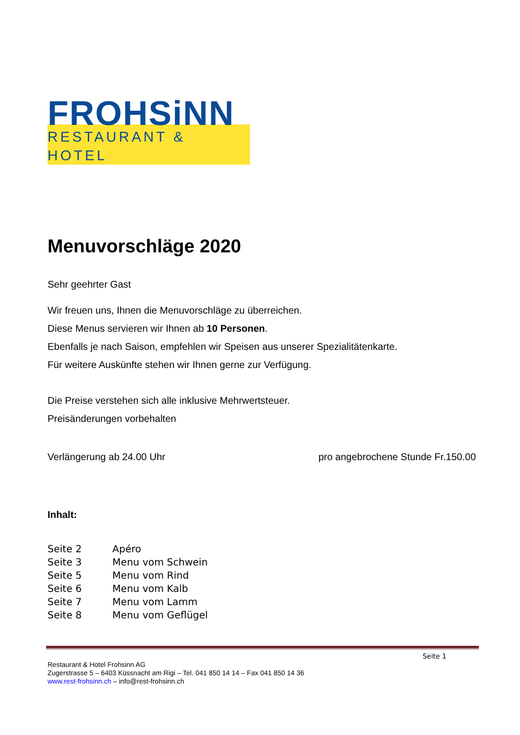FROHSiNN
RESTAURANT & HOTEL
Menuvorschläge 2020
Sehr geehrter Gast
Wir freuen uns, Ihnen die Menuvorschläge zu überreichen.
Diese Menus servieren wir Ihnen ab 10 Personen.
Ebenfalls je nach Saison, empfehlen wir Speisen aus unserer Spezialitätenkarte.
Für weitere Auskünfte stehen wir Ihnen gerne zur Verfügung.
Die Preise verstehen sich alle inklusive Mehrwertsteuer.
Preisänderungen vorbehalten
Verlängerung ab 24.00 Uhr pro angebrochene Stunde Fr.150.00
Inhalt:
Seite 2 Apéro
Seite 3 Menu vom Schwein
Seite 5 Menu vom Rind
Seite 6 Menu vom Kalb
Seite 7 Menu vom Lamm
Seite 8 Menu vom Geflügel
Seite 1
Restaurant & Hotel Frohsinn AG
Zugerstrasse 5 – 6403 Küssnacht am Rigi – Tel. 041 850 14 14 – Fax 041 850 14 36
www.rest-frohsinn.ch – info@rest-frohsinn.ch